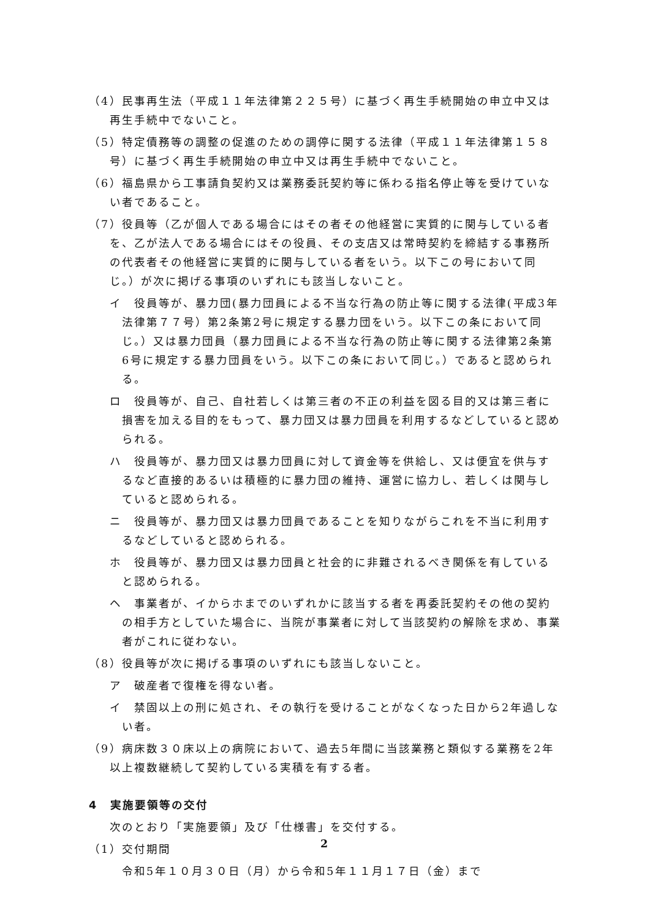（4）民事再生法（平成１１年法律第２２５号）に基づく再生手続開始の申立中又は再生手続中でないこと。
（5）特定債務等の調整の促進のための調停に関する法律（平成１１年法律第１５８号）に基づく再生手続開始の申立中又は再生手続中でないこと。
（6）福島県から工事請負契約又は業務委託契約等に係わる指名停止等を受けていない者であること。
（7）役員等（乙が個人である場合にはその者その他経営に実質的に関与している者を、乙が法人である場合にはその役員、その支店又は常時契約を締結する事務所の代表者その他経営に実質的に関与している者をいう。以下この号において同じ。）が次に掲げる事項のいずれにも該当しないこと。
イ　役員等が、暴力団(暴力団員による不当な行為の防止等に関する法律(平成3年法律第７７号）第2条第2号に規定する暴力団をいう。以下この条において同じ。）又は暴力団員（暴力団員による不当な行為の防止等に関する法律第2条第6号に規定する暴力団員をいう。以下この条において同じ。）であると認められる。
ロ　役員等が、自己、自社若しくは第三者の不正の利益を図る目的又は第三者に損害を加える目的をもって、暴力団又は暴力団員を利用するなどしていると認められる。
ハ　役員等が、暴力団又は暴力団員に対して資金等を供給し、又は便宜を供与するなど直接的あるいは積極的に暴力団の維持、運営に協力し、若しくは関与していると認められる。
ニ　役員等が、暴力団又は暴力団員であることを知りながらこれを不当に利用するなどしていると認められる。
ホ　役員等が、暴力団又は暴力団員と社会的に非難されるべき関係を有していると認められる。
ヘ　事業者が、イからホまでのいずれかに該当する者を再委託契約その他の契約の相手方としていた場合に、当院が事業者に対して当該契約の解除を求め、事業者がこれに従わない。
（8）役員等が次に掲げる事項のいずれにも該当しないこと。
ア　破産者で復権を得ない者。
イ　禁固以上の刑に処され、その執行を受けることがなくなった日から2年過しない者。
（9）病床数３０床以上の病院において、過去5年間に当該業務と類似する業務を2年以上複数継続して契約している実積を有する者。
4　実施要領等の交付
次のとおり「実施要領」及び「仕様書」を交付する。
（1）交付期間
令和5年１０月３０日（月）から令和5年１１月１７日（金）まで
2